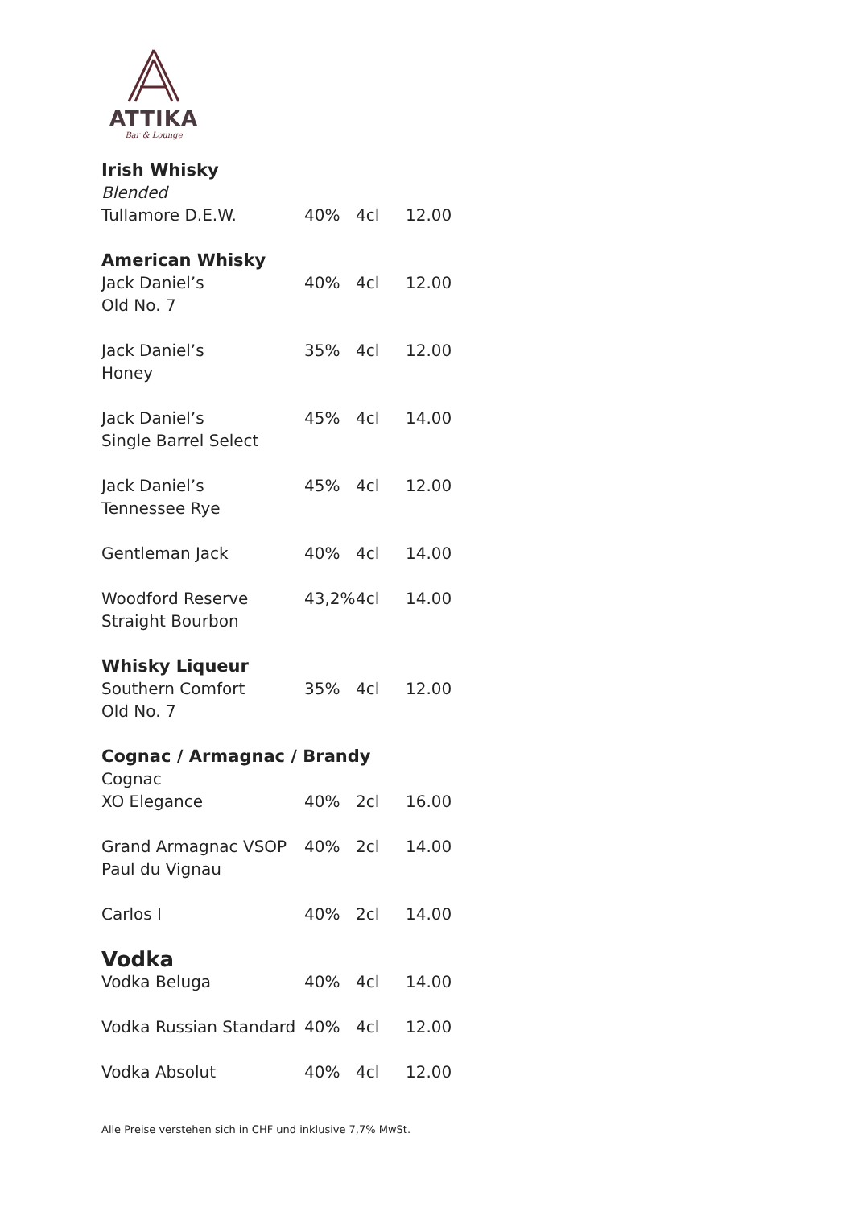ATTIKA
Bar & Lounge
| Irish Whisky | | | |
| Blended | | | |
| Tullamore D.E.W. | 40% | 4cl | 12.00 |
| American Whisky | | | |
| Jack Daniel’s Old No. 7 | 40% | 4cl | 12.00 |
| Jack Daniel’s Honey | 35% | 4cl | 12.00 |
| Jack Daniel’s Single Barrel Select | 45% | 4cl | 14.00 |
| Jack Daniel’s Tennessee Rye | 45% | 4cl | 12.00 |
| Gentleman Jack | 40% | 4cl | 14.00 |
| Woodford Reserve Straight Bourbon | 43,2% | 4cl | 14.00 |
| Whisky Liqueur | | | |
| Southern Comfort Old No. 7 | 35% | 4cl | 12.00 |
| Cognac / Armagnac / Brandy | | | |
| Cognac | | | |
| XO Elegance | 40% | 2cl | 16.00 |
| Grand Armagnac VSOP Paul du Vignau | 40% | 2cl | 14.00 |
| Carlos I | 40% | 2cl | 14.00 |
| Vodka | | | |
| Vodka Beluga | 40% | 4cl | 14.00 |
| Vodka Russian Standard | 40% | 4cl | 12.00 |
| Vodka Absolut | 40% | 4cl | 12.00 |
Alle Preise verstehen sich in CHF und inklusive 7,7% MwSt.